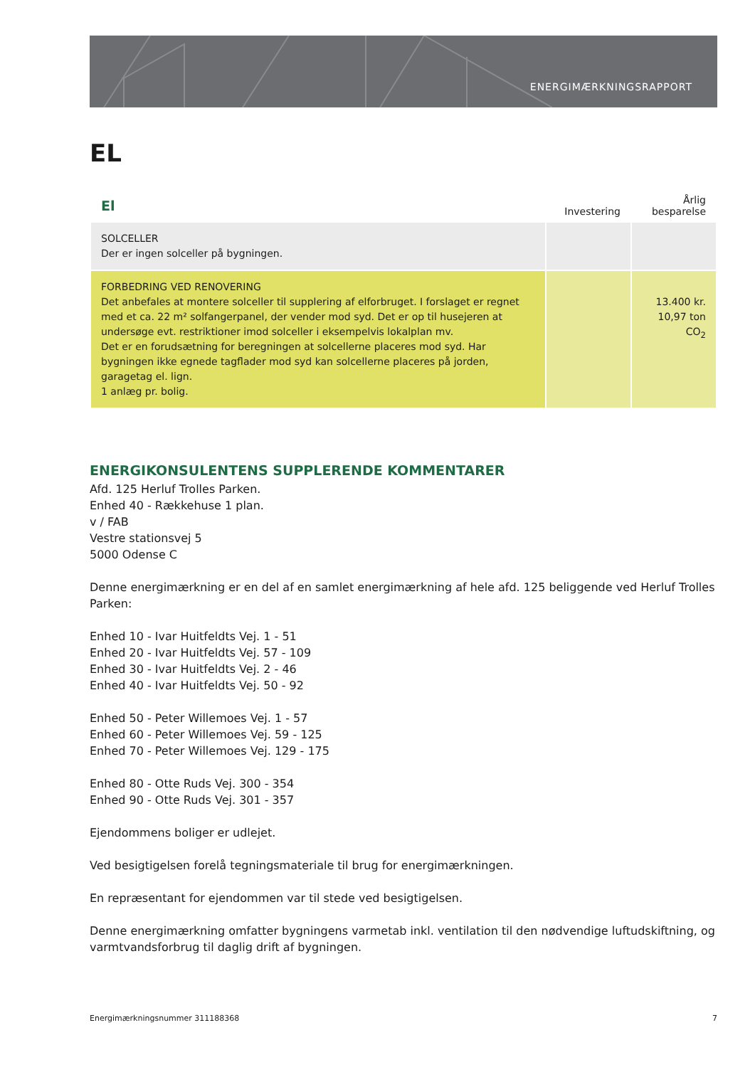ENERGIMÆRKNINGSRAPPORT
EL
| El | Investering | Årlig besparelse |
| --- | --- | --- |
| SOLCELLER Der er ingen solceller på bygningen. | | |
| FORBEDRING VED RENOVERING Det anbefales at montere solceller til supplering af elforbruget. I forslaget er regnet med et ca. 22 m² solfangerpanel, der vender mod syd. Det er op til husejeren at undersøge evt. restriktioner imod solceller i eksempelvis lokalplan mv. Det er en forudsætning for beregningen at solcellerne placeres mod syd. Har bygningen ikke egnede tagflader mod syd kan solcellerne placeres på jorden, garagetag el. lign. 1 anlæg pr. bolig. | | 13.400 kr. 10,97 ton CO<sub>2</sub> |
ENERGIKONSULENTENS SUPPLERENDE KOMMENTARER
Afd. 125 Herluf Trolles Parken.
Enhed 40 - Rækkehuse 1 plan.
v / FAB
Vestre stationsvej 5
5000 Odense C
Denne energimærkning er en del af en samlet energimærkning af hele afd. 125 beliggende ved Herluf Trolles Parken:
Enhed 10 - Ivar Huitfeldts Vej. 1 - 51
Enhed 20 - Ivar Huitfeldts Vej. 57 - 109
Enhed 30 - Ivar Huitfeldts Vej. 2 - 46
Enhed 40 - Ivar Huitfeldts Vej. 50 - 92
Enhed 50 - Peter Willemoes Vej. 1 - 57
Enhed 60 - Peter Willemoes Vej. 59 - 125
Enhed 70 - Peter Willemoes Vej. 129 - 175
Enhed 80 - Otte Ruds Vej. 300 - 354
Enhed 90 - Otte Ruds Vej. 301 - 357
Ejendommens boliger er udlejet.
Ved besigtigelsen forelå tegningsmateriale til brug for energimærkningen.
En repræsentant for ejendommen var til stede ved besigtigelsen.
Denne energimærkning omfatter bygningens varmetab inkl. ventilation til den nødvendige luftudskiftning, og varmtvandsforbrug til daglig drift af bygningen.
Energimærkningsnummer 311188368 7